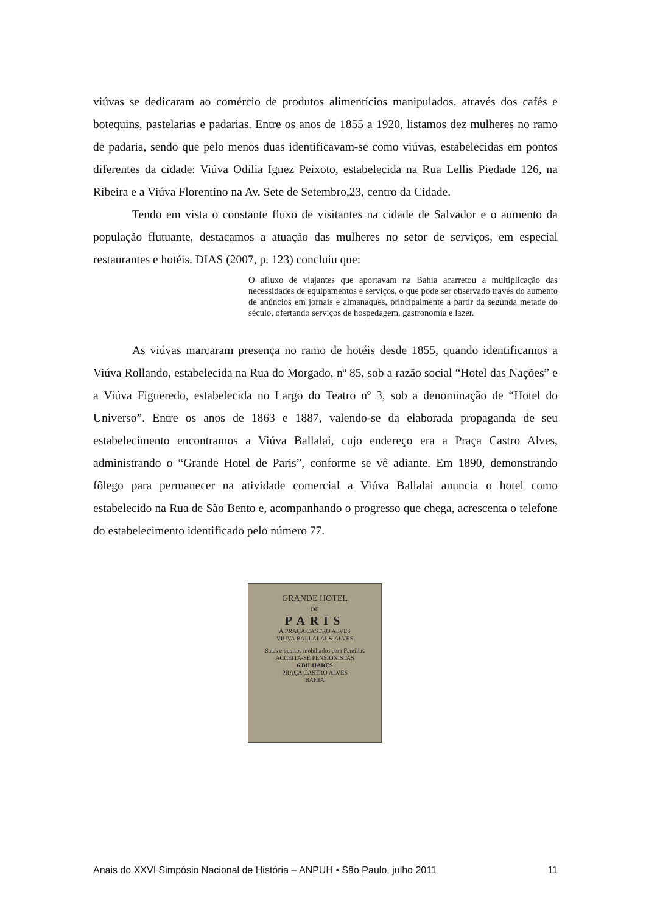viúvas se dedicaram ao comércio de produtos alimentícios manipulados, através dos cafés e botequins, pastelarias e padarias. Entre os anos de 1855 a 1920, listamos dez mulheres no ramo de padaria, sendo que pelo menos duas identificavam-se como viúvas, estabelecidas em pontos diferentes da cidade: Viúva Odília Ignez Peixoto, estabelecida na Rua Lellis Piedade 126, na Ribeira e a Viúva Florentino na Av. Sete de Setembro,23, centro da Cidade.
Tendo em vista o constante fluxo de visitantes na cidade de Salvador e o aumento da população flutuante, destacamos a atuação das mulheres no setor de serviços, em especial restaurantes e hotéis. DIAS (2007, p. 123) concluiu que:
O afluxo de viajantes que aportavam na Bahia acarretou a multiplicação das necessidades de equipamentos e serviços, o que pode ser observado través do aumento de anúncios em jornais e almanaques, principalmente a partir da segunda metade do século, ofertando serviços de hospedagem, gastronomia e lazer.
As viúvas marcaram presença no ramo de hotéis desde 1855, quando identificamos a Viúva Rollando, estabelecida na Rua do Morgado, nº 85, sob a razão social “Hotel das Nações” e a Viúva Figueredo, estabelecida no Largo do Teatro nº 3, sob a denominação de “Hotel do Universo”. Entre os anos de 1863 e 1887, valendo-se da elaborada propaganda de seu estabelecimento encontramos a Viúva Ballalai, cujo endereço era a Praça Castro Alves, administrando o “Grande Hotel de Paris”, conforme se vê adiante. Em 1890, demonstrando fôlego para permanecer na atividade comercial a Viúva Ballalai anuncia o hotel como estabelecido na Rua de São Bento e, acompanhando o progresso que chega, acrescenta o telefone do estabelecimento identificado pelo número 77.
GRANDE HOTEL
DE
PARIS
Á PRAÇA CASTRO ALVES
VIUVA BALLALAI & ALVES
Salas e quartos mobiliados para Familias
ACCEITA-SE PENSIONISTAS
6 BILHARES
PRAÇA CASTRO ALVES
BAHIA
Anais do XXVI Simpósio Nacional de História – ANPUH • São Paulo, julho 2011 11